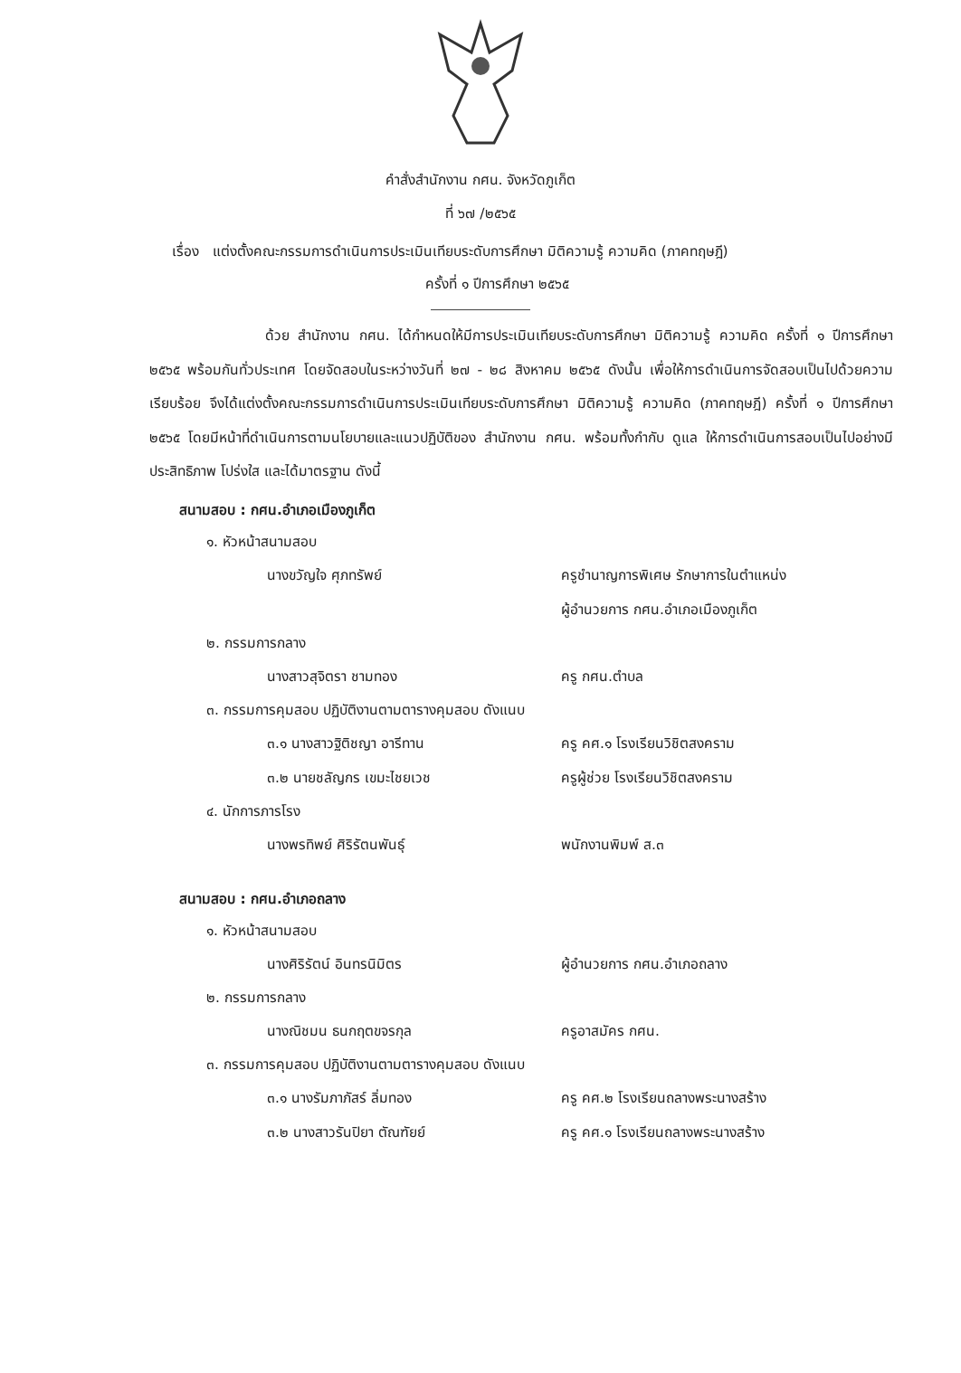คำสั่งสำนักงาน กศน. จังหวัดภูเก็ต
ที่ ๖๗ /๒๕๖๕
เรื่อง แต่งตั้งคณะกรรมการดำเนินการประเมินเทียบระดับการศึกษา มิติความรู้ ความคิด (ภาคทฤษฎี)
ครั้งที่ ๑ ปีการศึกษา ๒๕๖๕
ด้วย สำนักงาน กศน. ได้กำหนดให้มีการประเมินเทียบระดับการศึกษา มิติความรู้ ความคิด ครั้งที่ ๑ ปีการศึกษา ๒๕๖๕ พร้อมกันทั่วประเทศ โดยจัดสอบในระหว่างวันที่ ๒๗ - ๒๘ สิงหาคม ๒๕๖๕ ดังนั้น เพื่อให้การดำเนินการจัดสอบเป็นไปด้วยความเรียบร้อย จึงได้แต่งตั้งคณะกรรมการดำเนินการประเมินเทียบระดับการศึกษา มิติความรู้ ความคิด (ภาคทฤษฎี) ครั้งที่ ๑ ปีการศึกษา ๒๕๖๕ โดยมีหน้าที่ดำเนินการตามนโยบายและแนวปฏิบัติของ สำนักงาน กศน. พร้อมทั้งกำกับ ดูแล ให้การดำเนินการสอบเป็นไปอย่างมีประสิทธิภาพ โปร่งใส และได้มาตรฐาน ดังนี้
สนามสอบ : กศน.อำเภอเมืองภูเก็ต
๑. หัวหน้าสนามสอบ
นางขวัญใจ ศุภทรัพย์ ครูชำนาญการพิเศษ รักษาการในตำแหน่ง
ผู้อำนวยการ กศน.อำเภอเมืองภูเก็ต
๒. กรรมการกลาง
นางสาวสุจิตรา ชามทอง ครู กศน.ตำบล
๓. กรรมการคุมสอบ ปฏิบัติงานตามตารางคุมสอบ ดังแนบ
๓.๑ นางสาวฐิติชญา อารีทาน ครู คศ.๑ โรงเรียนวิชิตสงคราม
๓.๒ นายชลัญกร เขมะไชยเวช ครูผู้ช่วย โรงเรียนวิชิตสงคราม
๔. นักการภารโรง
นางพรทิพย์ ศิริรัตนพันธุ์ พนักงานพิมพ์ ส.๓
สนามสอบ : กศน.อำเภอถลาง
๑. หัวหน้าสนามสอบ
นางศิริรัตน์ อินทรนิมิตร ผู้อำนวยการ กศน.อำเภอถลาง
๒. กรรมการกลาง
นางณิชมน ธนกฤตขจรกุล ครูอาสมัคร กศน.
๓. กรรมการคุมสอบ ปฏิบัติงานตามตารางคุมสอบ ดังแนบ
๓.๑ นางรัมภาภัสร์ ลิ่มทอง ครู คศ.๒ โรงเรียนถลางพระนางสร้าง
๓.๒ นางสาวรันปิยา ตัณฑัยย์ ครู คศ.๑ โรงเรียนถลางพระนางสร้าง